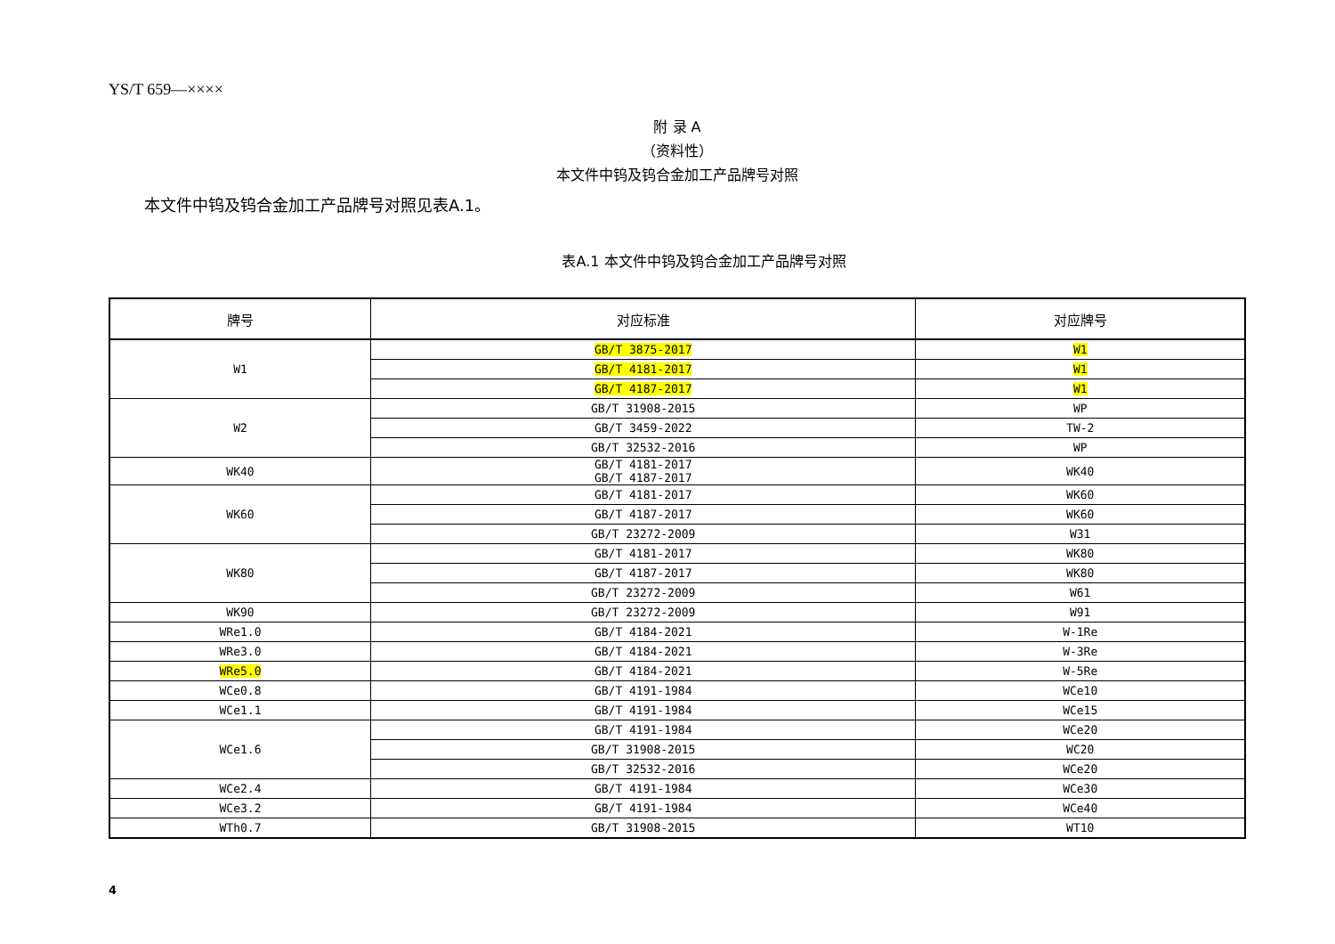YS/T 659—××××
附 录 A
（资料性）
本文件中钨及钨合金加工产品牌号对照
本文件中钨及钨合金加工产品牌号对照见表A.1。
表A.1 本文件中钨及钨合金加工产品牌号对照
| 牌号 | 对应标准 | 对应牌号 |
| --- | --- | --- |
| W1 | GB/T 3875-2017 | W1 |
| | GB/T 4181-2017 | W1 |
| | GB/T 4187-2017 | W1 |
| W2 | GB/T 31908-2015 | WP |
| | GB/T 3459-2022 | TW-2 |
| | GB/T 32532-2016 | WP |
| WK40 | GB/T 4181-2017 GB/T 4187-2017 | WK40 |
| WK60 | GB/T 4181-2017 | WK60 |
| | GB/T 4187-2017 | WK60 |
| | GB/T 23272-2009 | W31 |
| WK80 | GB/T 4181-2017 | WK80 |
| | GB/T 4187-2017 | WK80 |
| | GB/T 23272-2009 | W61 |
| WK90 | GB/T 23272-2009 | W91 |
| WRe1.0 | GB/T 4184-2021 | W-1Re |
| WRe3.0 | GB/T 4184-2021 | W-3Re |
| WRe5.0 | GB/T 4184-2021 | W-5Re |
| WCe0.8 | GB/T 4191-1984 | WCe10 |
| WCe1.1 | GB/T 4191-1984 | WCe15 |
| WCe1.6 | GB/T 4191-1984 | WCe20 |
| | GB/T 31908-2015 | WC20 |
| | GB/T 32532-2016 | WCe20 |
| WCe2.4 | GB/T 4191-1984 | WCe30 |
| WCe3.2 | GB/T 4191-1984 | WCe40 |
| WTh0.7 | GB/T 31908-2015 | WT10 |
4